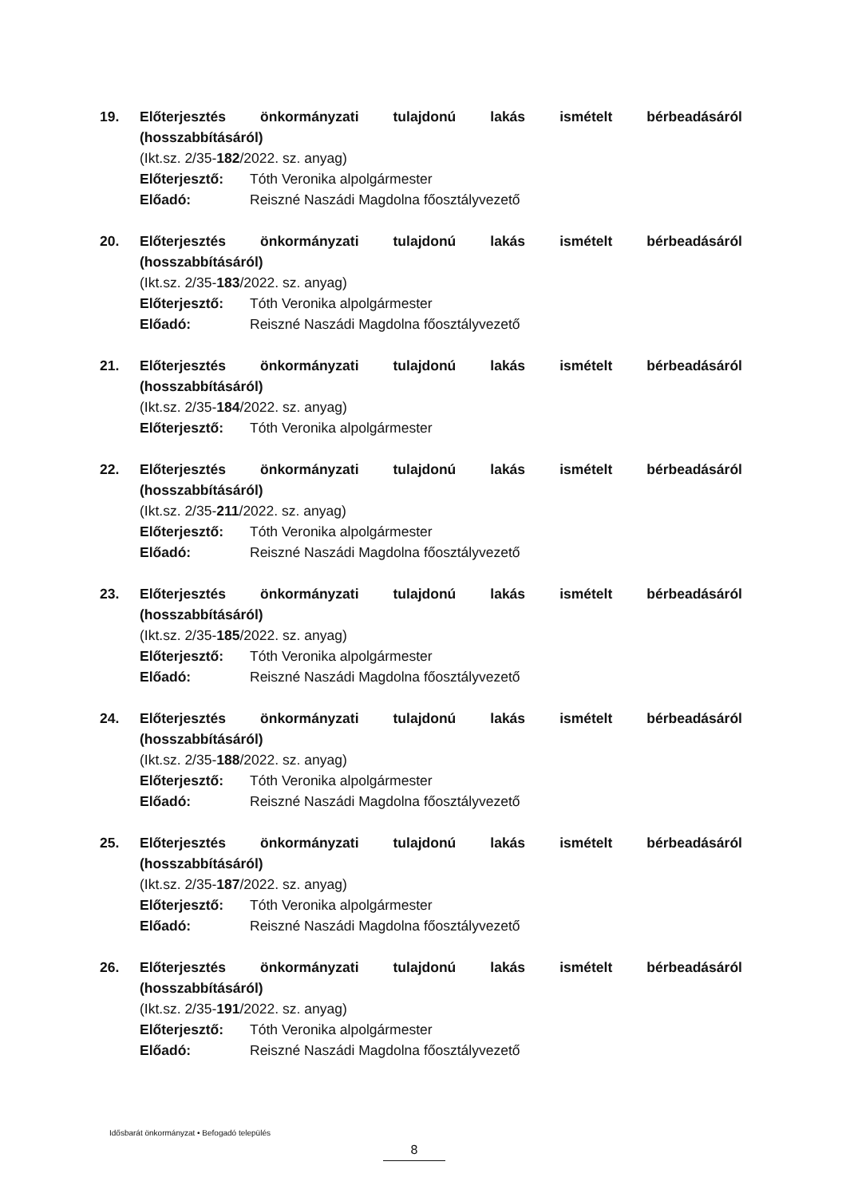19. Előterjesztés önkormányzati tulajdonú lakás ismételt bérbeadásáról
(hosszabbításáról)
(Ikt.sz. 2/35-182/2022. sz. anyag)
Előterjesztő: Tóth Veronika alpolgármester
Előadó: Reiszné Naszádi Magdolna főosztályvezető
20. Előterjesztés önkormányzati tulajdonú lakás ismételt bérbeadásáról
(hosszabbításáról)
(Ikt.sz. 2/35-183/2022. sz. anyag)
Előterjesztő: Tóth Veronika alpolgármester
Előadó: Reiszné Naszádi Magdolna főosztályvezető
21. Előterjesztés önkormányzati tulajdonú lakás ismételt bérbeadásáról
(hosszabbításáról)
(Ikt.sz. 2/35-184/2022. sz. anyag)
Előterjesztő: Tóth Veronika alpolgármester
22. Előterjesztés önkormányzati tulajdonú lakás ismételt bérbeadásáról
(hosszabbításáról)
(Ikt.sz. 2/35-211/2022. sz. anyag)
Előterjesztő: Tóth Veronika alpolgármester
Előadó: Reiszné Naszádi Magdolna főosztályvezető
23. Előterjesztés önkormányzati tulajdonú lakás ismételt bérbeadásáról
(hosszabbításáról)
(Ikt.sz. 2/35-185/2022. sz. anyag)
Előterjesztő: Tóth Veronika alpolgármester
Előadó: Reiszné Naszádi Magdolna főosztályvezető
24. Előterjesztés önkormányzati tulajdonú lakás ismételt bérbeadásáról
(hosszabbításáról)
(Ikt.sz. 2/35-188/2022. sz. anyag)
Előterjesztő: Tóth Veronika alpolgármester
Előadó: Reiszné Naszádi Magdolna főosztályvezető
25. Előterjesztés önkormányzati tulajdonú lakás ismételt bérbeadásáról
(hosszabbításáról)
(Ikt.sz. 2/35-187/2022. sz. anyag)
Előterjesztő: Tóth Veronika alpolgármester
Előadó: Reiszné Naszádi Magdolna főosztályvezető
26. Előterjesztés önkormányzati tulajdonú lakás ismételt bérbeadásáról
(hosszabbításáról)
(Ikt.sz. 2/35-191/2022. sz. anyag)
Előterjesztő: Tóth Veronika alpolgármester
Előadó: Reiszné Naszádi Magdolna főosztályvezető
Idősbarát önkormányzat • Befogadó település
8